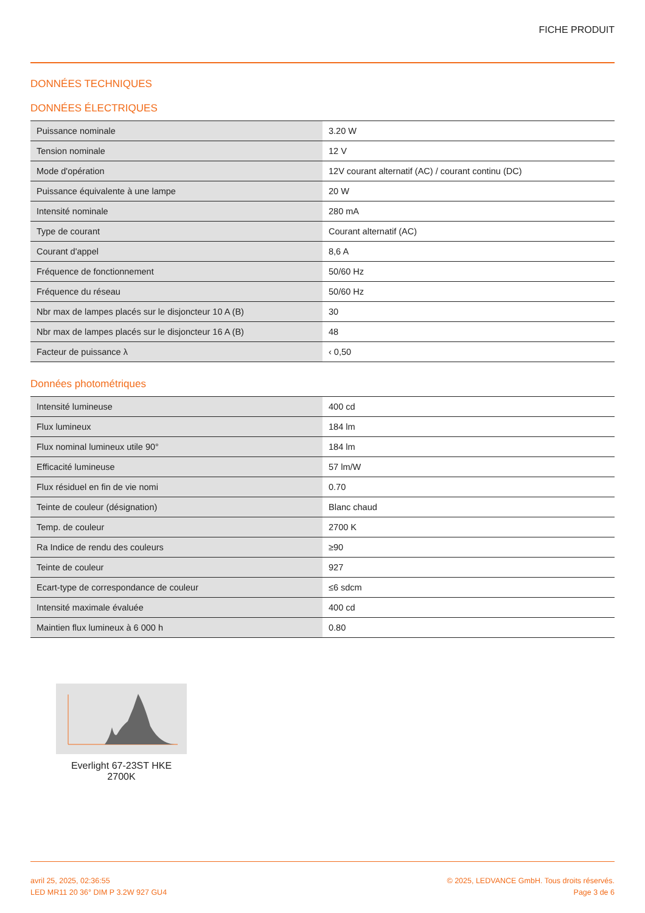FICHE PRODUIT
DONNÉES TECHNIQUES
DONNÉES ÉLECTRIQUES
| Puissance nominale | 3.20 W |
| Tension nominale | 12 V |
| Mode d'opération | 12V courant alternatif (AC) / courant continu (DC) |
| Puissance équivalente à une lampe | 20 W |
| Intensité nominale | 280 mA |
| Type de courant | Courant alternatif (AC) |
| Courant d'appel | 8,6 A |
| Fréquence de fonctionnement | 50/60 Hz |
| Fréquence du réseau | 50/60 Hz |
| Nbr max de lampes placés sur le disjoncteur 10 A (B) | 30 |
| Nbr max de lampes placés sur le disjoncteur 16 A (B) | 48 |
| Facteur de puissance λ | ‹ 0,50 |
Données photométriques
| Intensité lumineuse | 400 cd |
| Flux lumineux | 184 lm |
| Flux nominal lumineux utile 90° | 184 lm |
| Efficacité lumineuse | 57 lm/W |
| Flux résiduel en fin de vie nomi | 0.70 |
| Teinte de couleur (désignation) | Blanc chaud |
| Temp. de couleur | 2700 K |
| Ra Indice de rendu des couleurs | ≥90 |
| Teinte de couleur | 927 |
| Ecart-type de correspondance de couleur | ≤6 sdcm |
| Intensité maximale évaluée | 400 cd |
| Maintien flux lumineux à 6 000 h | 0.80 |
Everlight 67-23ST HKE 2700K
avril 25, 2025, 02:36:55
LED MR11 20 36° DIM P 3.2W 927 GU4
© 2025, LEDVANCE GmbH. Tous droits réservés.
Page 3 de 6